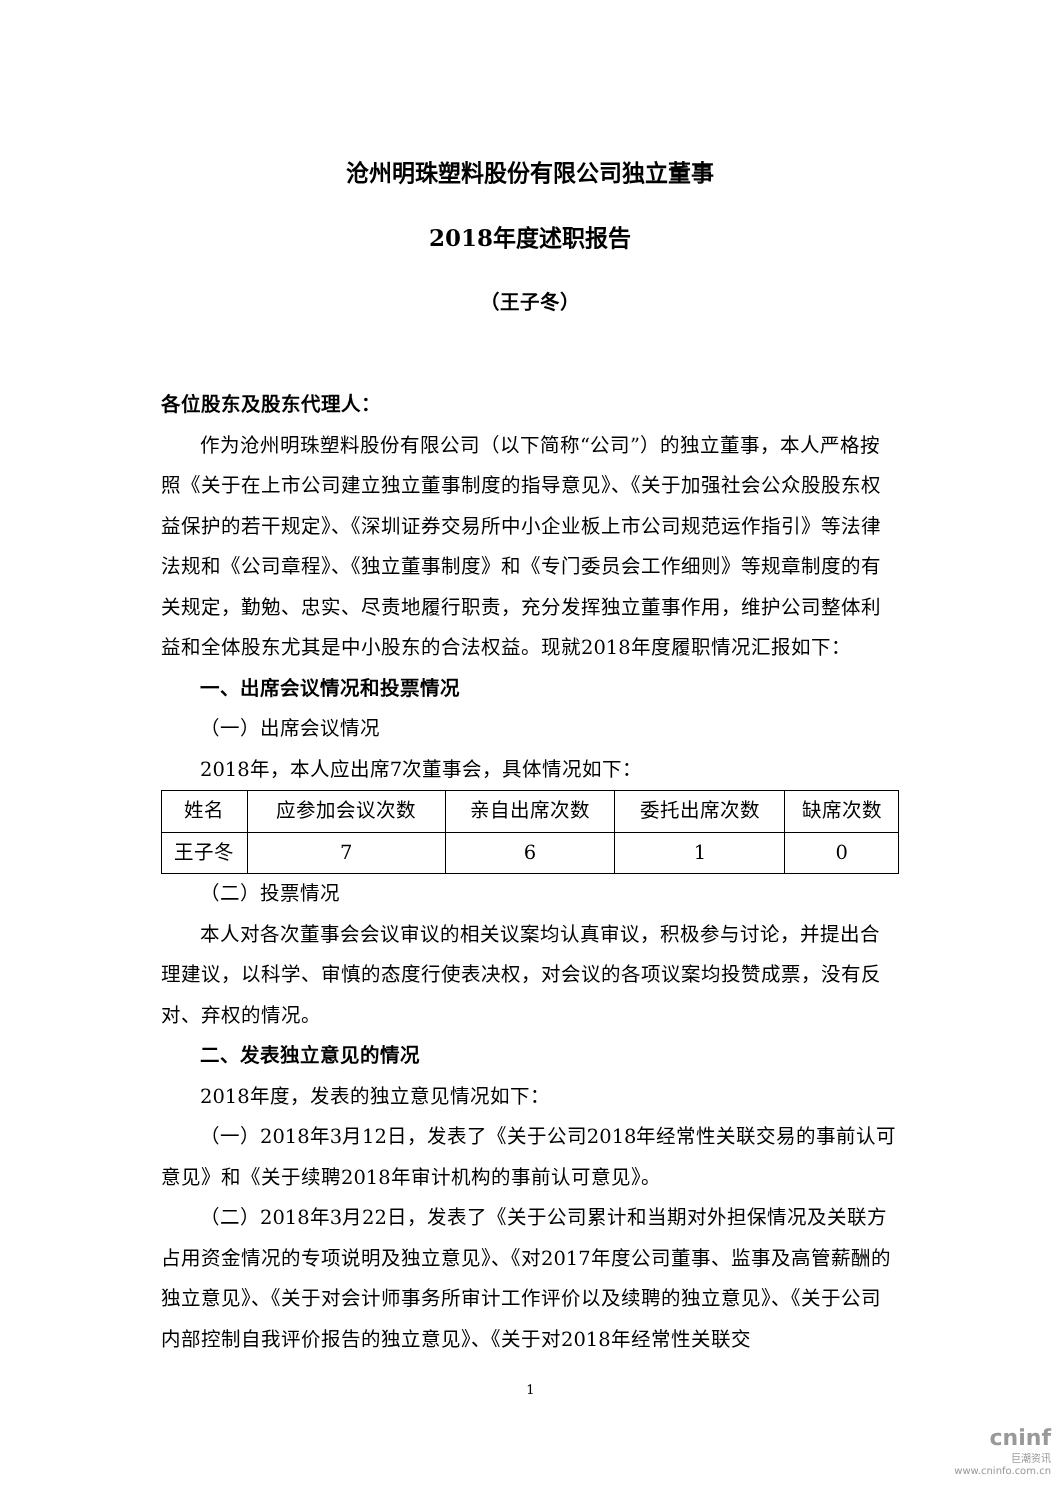沧州明珠塑料股份有限公司独立董事
2018年度述职报告
（王子冬）
各位股东及股东代理人：
作为沧州明珠塑料股份有限公司（以下简称“公司”）的独立董事，本人严格按照《关于在上市公司建立独立董事制度的指导意见》、《关于加强社会公众股股东权益保护的若干规定》、《深圳证券交易所中小企业板上市公司规范运作指引》等法律法规和《公司章程》、《独立董事制度》和《专门委员会工作细则》等规章制度的有关规定，勤勉、忠实、尽责地履行职责，充分发挥独立董事作用，维护公司整体利益和全体股东尤其是中小股东的合法权益。现就2018年度履职情况汇报如下：
一、出席会议情况和投票情况
（一）出席会议情况
2018年，本人应出席7次董事会，具体情况如下：
| 姓名 | 应参加会议次数 | 亲自出席次数 | 委托出席次数 | 缺席次数 |
| 王子冬 | 7 | 6 | 1 | 0 |
（二）投票情况
本人对各次董事会会议审议的相关议案均认真审议，积极参与讨论，并提出合理建议，以科学、审慎的态度行使表决权，对会议的各项议案均投赞成票，没有反对、弃权的情况。
二、发表独立意见的情况
2018年度，发表的独立意见情况如下：
（一）2018年3月12日，发表了《关于公司2018年经常性关联交易的事前认可意见》和《关于续聘2018年审计机构的事前认可意见》。
（二）2018年3月22日，发表了《关于公司累计和当期对外担保情况及关联方占用资金情况的专项说明及独立意见》、《对2017年度公司董事、监事及高管薪酬的独立意见》、《关于对会计师事务所审计工作评价以及续聘的独立意见》、《关于公司内部控制自我评价报告的独立意见》、《关于对2018年经常性关联交
1
cninf
巨潮资讯
www.cninfo.com.cn